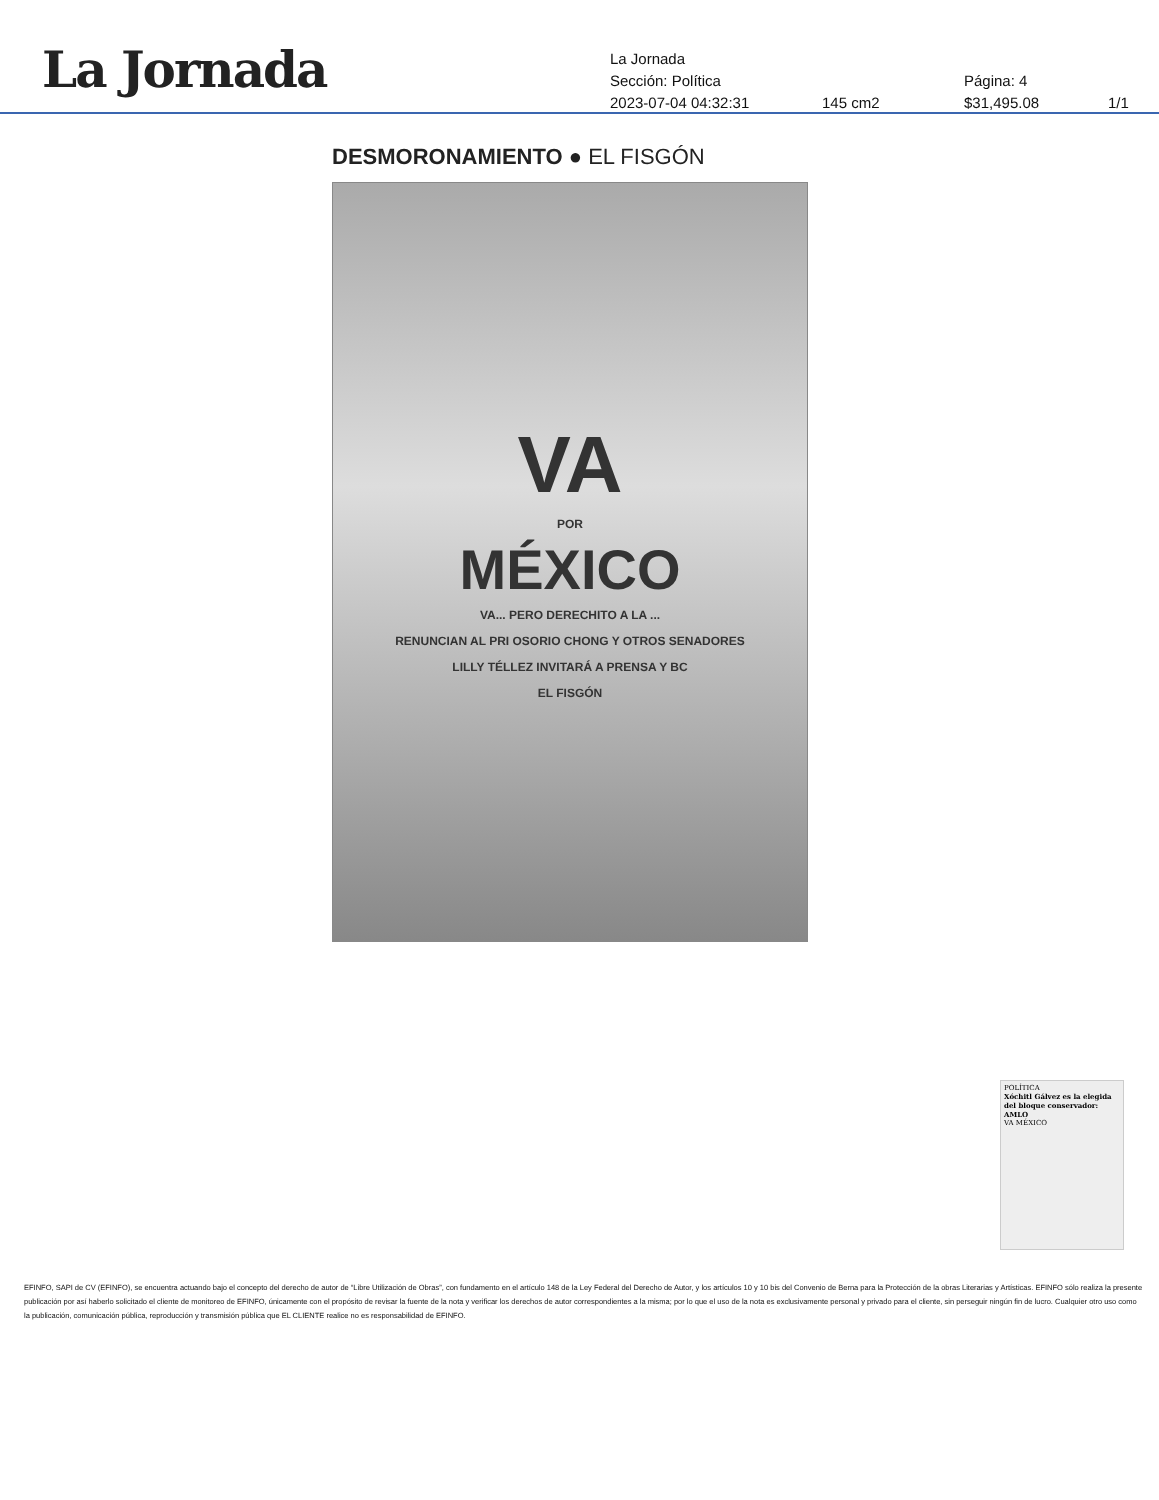La Jornada
La Jornada
Sección: Política Página: 4
2023-07-04 04:32:31 145 cm2 $31,495.08 1/1
DESMORONAMIENTO ● EL FISGÓN
VA
POR
MÉXICO
VA... PERO DERECHITO A LA ...
RENUNCIAN AL PRI OSORIO CHONG Y OTROS SENADORES
LILLY TÉLLEZ INVITARÁ A PRENSA Y BC
EL FISGÓN
POLÍTICA
Xóchitl Gálvez es la elegida del bloque conservador: AMLO
VA MÉXICO
EFINFO, SAPI de CV (EFINFO), se encuentra actuando bajo el concepto del derecho de autor de “Libre Utilización de Obras”, con fundamento en el artículo 148 de la Ley Federal del Derecho de Autor, y los artículos 10 y 10 bis del Convenio de Berna para la Protección de la obras Literarias y Artísticas. EFINFO sólo realiza la presente publicación por así haberlo solicitado el cliente de monitoreo de EFINFO, únicamente con el propósito de revisar la fuente de la nota y verificar los derechos de autor correspondientes a la misma; por lo que el uso de la nota es exclusivamente personal y privado para el cliente, sin perseguir ningún fin de lucro. Cualquier otro uso como la publicación, comunicación pública, reproducción y transmisión pública que EL CLIENTE realice no es responsabilidad de EFINFO.